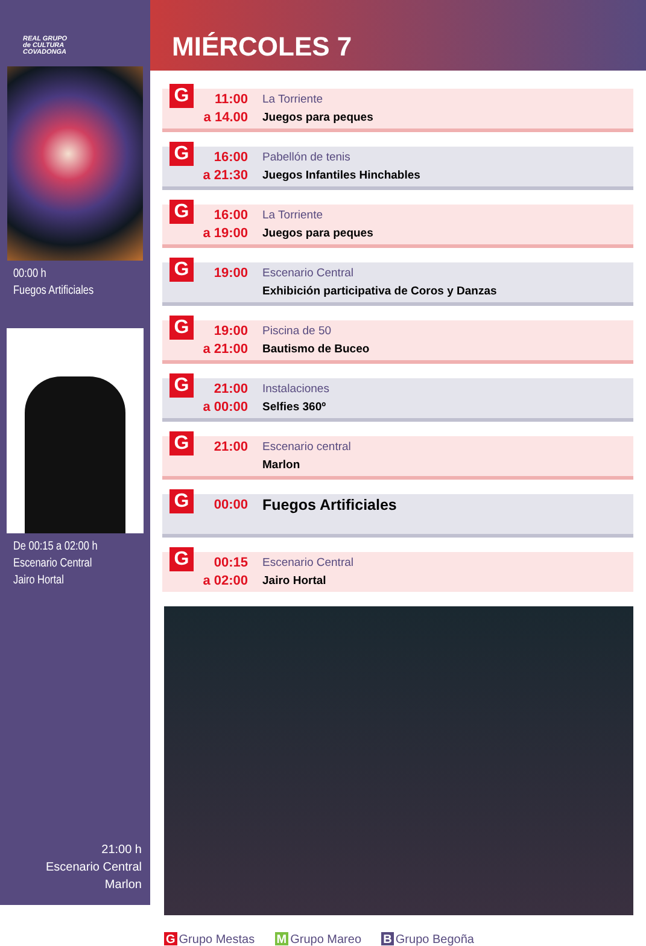REAL GRUPO
de CULTURA
COVADONGA
00:00 h
Fuegos Artificiales
De 00:15 a 02:00 h
Escenario Central
Jairo Hortal
21:00 h
Escenario Central
Marlon
MIÉRCOLES 7
G
11:00
a 14.00
La Torriente
Juegos para peques
G
16:00
a 21:30
Pabellón de tenis
Juegos Infantiles Hinchables
G
16:00
a 19:00
La Torriente
Juegos para peques
G
19:00
Escenario Central
Exhibición participativa de Coros y Danzas
G
19:00
a 21:00
Piscina de 50
Bautismo de Buceo
G
21:00
a 00:00
Instalaciones
Selfies 360º
G
21:00
Escenario central
Marlon
G
00:00 Fuegos Artificiales
G
00:15
a 02:00
Escenario Central
Jairo Hortal
G Grupo Mestas M Grupo Mareo B Grupo Begoña